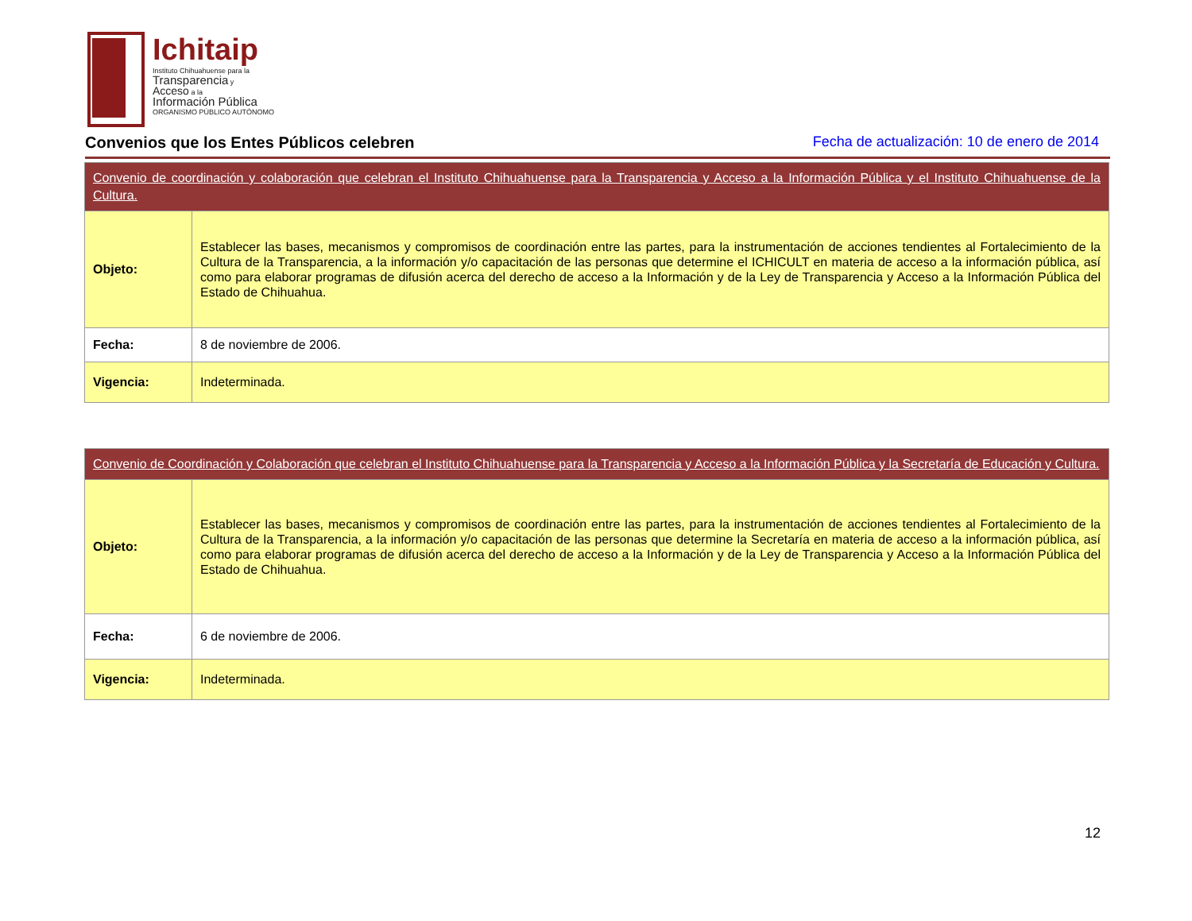Ichitaip
Instituto Chihuahuense para la
Transparencia y
Acceso a la
Información Pública
ORGANISMO PÚBLICO AUTÓNOMO
Convenios que los Entes Públicos celebren
Fecha de actualización: 10 de enero de 2014
| Convenio de coordinación y colaboración que celebran el Instituto Chihuahuense para la Transparencia y Acceso a la Información Pública y el Instituto Chihuahuense de la Cultura. | |
| --- | --- |
| Objeto: | Establecer las bases, mecanismos y compromisos de coordinación entre las partes, para la instrumentación de acciones tendientes al Fortalecimiento de la Cultura de la Transparencia, a la información y/o capacitación de las personas que determine el ICHICULT en materia de acceso a la información pública, así como para elaborar programas de difusión acerca del derecho de acceso a la Información y de la Ley de Transparencia y Acceso a la Información Pública del Estado de Chihuahua. |
| Fecha: | 8 de noviembre de 2006. |
| Vigencia: | Indeterminada. |
| Convenio de Coordinación y Colaboración que celebran el Instituto Chihuahuense para la Transparencia y Acceso a la Información Pública y la Secretaría de Educación y Cultura. | |
| --- | --- |
| Objeto: | Establecer las bases, mecanismos y compromisos de coordinación entre las partes, para la instrumentación de acciones tendientes al Fortalecimiento de la Cultura de la Transparencia, a la información y/o capacitación de las personas que determine la Secretaría en materia de acceso a la información pública, así como para elaborar programas de difusión acerca del derecho de acceso a la Información y de la Ley de Transparencia y Acceso a la Información Pública del Estado de Chihuahua. |
| Fecha: | 6 de noviembre de 2006. |
| Vigencia: | Indeterminada. |
12